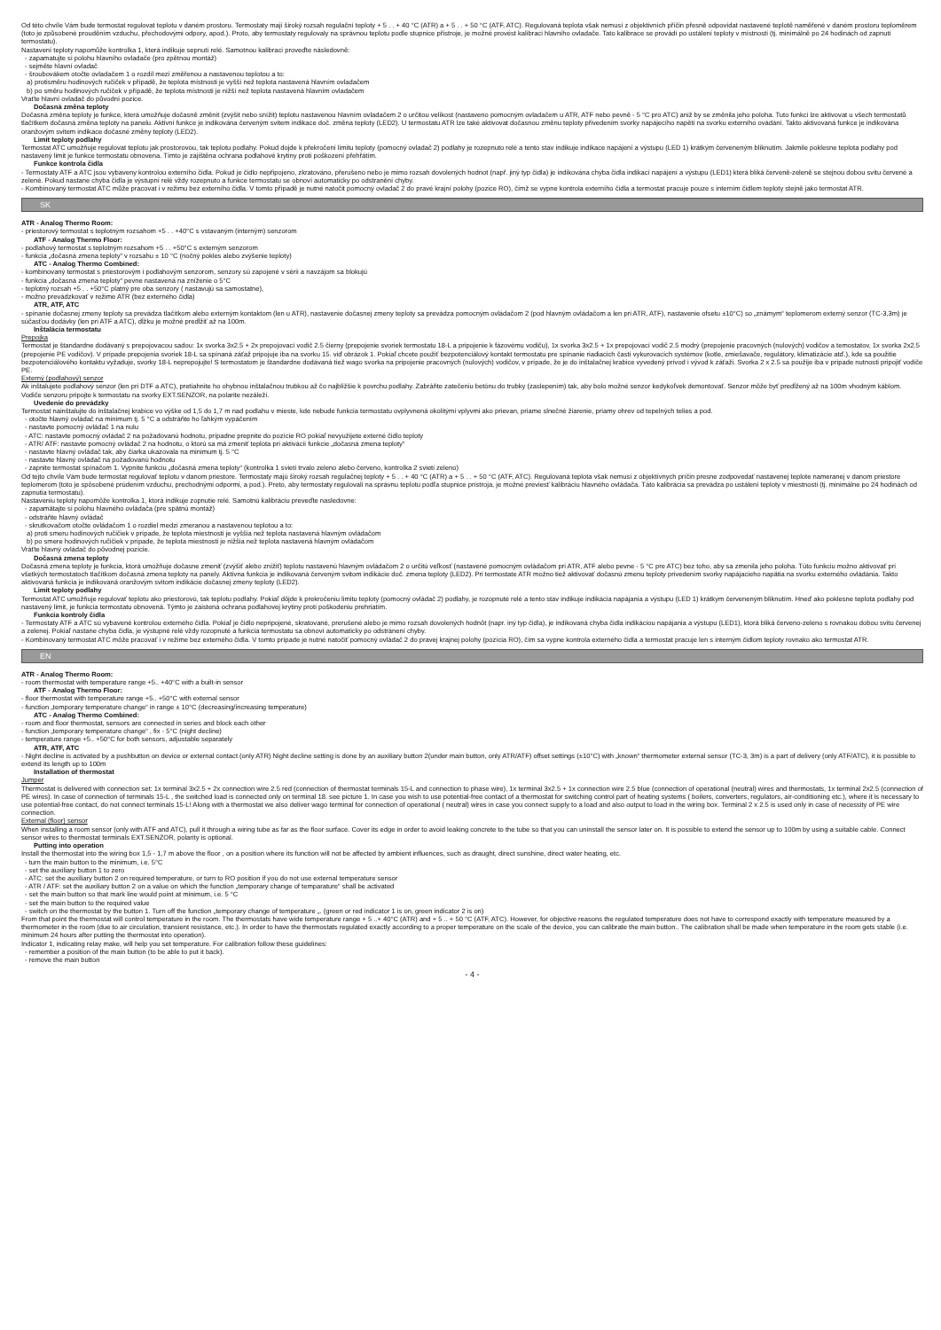Od této chvíle Vám bude termostat regulovat teplotu v daném prostoru. Termostaty mají široký rozsah regulační teploty + 5 . . + 40 °C (ATR) a + 5 . . + 50 °C (ATF, ATC). Regulovaná teplota však nemusí z objektivních příčin přesně odpovídat nastavené teplotě naměřené v daném prostoru teploměrem (toto je způsobené prouděním vzduchu, přechodovými odpory, apod.). Proto, aby termostaty regulovaly na správnou teplotu podle stupnice přístroje, je možné provést kalibraci hlavního ovladače. Tato kalibrace se provádí po ustálení teploty v místnosti (tj. minimálně po 24 hodinách od zapnutí termostatu).
Nastavení teploty napomůže kontrolka 1, která indikuje sepnutí relé. Samotnou kalibraci proveďte následovně:
- zapamatujte si polohu hlavního ovladače (pro zpětnou montáž)
- sejměte hlavní ovladač
- šroubovákem otočte ovladačem 1 o rozdíl mezi změřenou a nastavenou teplotou a to:
a) protisměru hodinových ručiček v případě, že teplota místnosti je vyšší než teplota nastavená hlavním ovladačem
b) po směru hodinových ručiček v případě, že teplota místnosti je nižší než teplota nastavená hlavním ovladačem
Vraťte hlavní ovladač do původní pozice.
Dočasná změna teploty
Dočasná změna teploty je funkce, která umožňuje dočasně změnit (zvýšit nebo snížit) teplotu nastavenou hlavním ovladačem 2 o určitou velikost (nastaveno pomocným ovladačem u ATR, ATF nebo pevně - 5 °C pro ATC) aniž by se změnila jeho poloha. Tuto funkci lze aktivovat u všech termostatů tlačítkem dočasná změna teploty na panelu. Aktivní funkce je indikována červeným svitem indikace doč. změna teploty (LED2). U termostatu ATR lze také aktivovat dočasnou změnu teploty přivedením svorky napájecího napětí na svorku externího ovádání. Takto aktivovaná funkce je indikována oranžovým svitem indikace dočasné změny teploty (LED2).
Limit teploty podlahy
Termostat ATC umožňuje regulovat teplotu jak prostorovou, tak teplotu podlahy. Pokud dojde k překročení limitu teploty (pomocný ovladač 2) podlahy je rozepnuto relé a tento stav indikuje indikace napájení a výstupu (LED 1) krátkým červeneným bliknutím. Jakmile poklesne teplota podlahy pod nastavený limit je funkce termostatu obnovena. Tímto je zajištěna ochrana podlahové krytiny proti poškození přehřátím.
Funkce kontrola čidla
- Termostaty ATF a ATC jsou vybaveny kontrolou externího čidla. Pokud je čidlo nepřipojeno, zkratováno, přerušeno nebo je mimo rozsah dovolených hodnot (např. jiný typ čidla) je indikována chyba čidla indikací napájení a výstupu (LED1) která bliká červeně-zeleně se stejnou dobou svitu červené a zelené. Pokud nastane chyba čidla je výstupní relé vždy rozepnuto a funkce termostatu se obnoví automaticky po odstranění chyby.
- Kombinovaný termostat ATC může pracovat i v režimu bez externího čidla. V tomto případě je nutné natočit pomocný ovladač 2 do pravé krajní polohy (pozice RO), čímž se vypne kontrola externího čidla a termostat pracuje pouze s interním čidlem teploty stejně jako termostat ATR.
SK
ATR - Analog Thermo Room:
- priestorový termostat s teplotným rozsahom +5 . . +40°C s vstavaným (interným) senzorom
ATF - Analog Thermo Floor:
- podlahový termostat s teplotným rozsahom +5 . . +50°C s externým senzorom
- funkcia „dočasná zmena teploty“ v rozsahu ± 10 °C (nočný pokles alebo zvýšenie teploty)
ATC - Analog Thermo Combined:
- kombinovaný termostat s priestorovým i podlahovým senzorom, senzory sú zapojené v sérii a navzájom sa blokujú
- funkcia „dočasná zmena teploty“ pevne nastavená na zníženie o 5°C
- teplotný rozsah +5 . . +50°C platný pre oba senzory ( nastavujú sa samostatne),
- možno prevádzkovať v režime ATR (bez externého čidla)
ATR, ATF, ATC
- spínanie dočasnej zmeny teploty sa prevádza tlačítkom alebo externým kontaktom (len u ATR), nastavenie dočasnej zmeny teploty sa prevádza pomocným ovládačom 2 (pod hlavným ovládačom a len pri ATR, ATF), nastavenie ofsetu ±10°C) so „známym“ teplomerom externý senzor (TC-3,3m) je súčasťou dodávky (len pri ATF a ATC), dĺžku je možné predĺžiť až na 100m.
Inštalácia termostatu
Prepojka
Termostat je štandardne dodávaný s prepojovacou sadou: 1x svorka 3x2.5 + 2x prepojovací vodič 2.5 čierny (prepojenie svoriek termostatu 18-L a pripojenie k fázovému vodiču), 1x svorka 3x2.5 + 1x prepojovací vodič 2.5 modrý (prepojenie pracovných (nulových) vodičov a temostatov, 1x svorka 2x2.5 (prepojenie PE vodičov). V prípade prepojenia svoriek 18-L sa spínaná záťaž pripojuje iba na svorku 15. viď obrázok 1. Pokiaľ chcete použiť bezpotenciálový kontakt termostatu pre spínanie riadiacich častí vykurovacích systémov (kotle, zmiešavače, regulátory, klimatizácie atď.), kde sa použitie bezpotenciálového kontaktu vyžaduje, svorky 18-L neprepojujte! S termostatom je štandardne dodávaná tiež wago svorka na pripojenie pracovných (nulových) vodičov, v prípade, že je do inštalačnej krabice vyvedený prívod i vývod k záťaži. Svorka 2 x 2.5 sa použije iba v prípade nutnosti pripojiť vodiče PE.
Externý (podlahový) senzor
Ak inštalujete podlahový senzor (len pri DTF a ATC), pretiahnite ho ohybnou inštalačnou trubkou až čo najbližšie k povrchu podlahy. Zabráňte zatečeniu betónu do trubky (zaslepením) tak, aby bolo možné senzor kedykoľvek demontovať. Senzor môže byť predĺžený až na 100m vhodným káblom. Vodiče senzoru pripojte k termostatu na svorky EXT.SENZOR, na polarite nezáleží.
Uvedenie do prevádzky
Termostat nainštalujte do inštalačnej krabice vo výške od 1,5 do 1,7 m nad podlahu v mieste, kde nebude funkcia termostatu ovplyvnená okolitými vplyvmi ako prievan, priame slnečné žiarenie, priamy ohrev od tepelných telies a pod.
- otočte hlavný ovládač na minimum tj. 5 °C a odstráňte ho ľahkým vypáčením
- nastavte pomocný ovládač 1 na nulu
- ATC: nastavte pomocný ovládač 2 na požadovanú hodnotu, prípadne prepnite do pozície RO pokiaľ nevyužijete externé čidlo teploty
- ATR/ ATF: nastavte pomocný ovládač 2 na hodnotu, o ktorú sa má zmeniť teplota pri aktivácii funkcie „dočasná zmena teploty“
- nastavte hlavný ovládač tak, aby čiarka ukazovala na minimum tj. 5 °C
- nastavte hlavný ovládač na požadovanú hodnotu
- zapnite termostat spínačom 1. Vypnite funkciu „dočasná zmena teploty“ (kontrolka 1 svieti trvalo zeleno alebo červeno, kontrolka 2 svieti zeleno)
Od tejto chvíle Vám bude termostat regulovať teplotu v danom priestore. Termostaty majú široký rozsah regulačnej teploty + 5 . . + 40 °C (ATR) a + 5 . . + 50 °C (ATF, ATC). Regulovaná teplota však nemusí z objektívnych príčin presne zodpovedať nastavenej teplote nameranej v danom priestore teplomerom (toto je spôsobené prúdením vzduchu, prechodnými odpormi, a pod.). Preto, aby termostaty regulovali na správnu teplotu podľa stupnice prístroja, je možné previesť kalibráciu hlavného ovládača. Táto kalibrácia sa prevádza po ustálení teploty v miestnosti (tj. minimálne po 24 hodinách od zapnutia termostatu).
Nastaveniu teploty napomôže kontrolka 1, ktorá indikuje zopnutie relé. Samotnú kalibráciu preveďte nasledovne:
- zapamätajte si polohu hlavného ovládača (pre spätnú montáž)
- odstráňte hlavný ovládač
- skrutkovačom otočte ovládačom 1 o rozdiel medzi zmeranou a nastavenou teplotou a to:
a) proti smeru hodinových ručičiek v prípade, že teplota miestnosti je vyššia než teplota nastavená hlavným ovládačom
b) po smere hodinových ručičiek v prípade, že teplota miestnosti je nižšia než teplota nastavená hlavným ovládačom
Vráťte hlavný ovládač do pôvodnej pozície.
Dočasná zmena teploty
Dočasná zmena teploty je funkcia, ktorá umožňuje dočasne zmeniť (zvýšiť alebo znížiť) teplotu nastavenú hlavným ovládačom 2 o určitú veľkosť (nastavené pomocným ovládačom pri ATR, ATF alebo pevne - 5 °C pre ATC) bez toho, aby sa zmenila jeho poloha. Túto funkciu možno aktivovať pri všetkých termostatoch tlačítkom dočasná zmena teploty na panely. Aktívna funkcia je indikovaná červeným svitom indikácie doč. zmena teploty (LED2). Pri termostate ATR možno tiež aktivovať dočasnú zmenu teploty privedením svorky napájacieho napätia na svorku externého ovládánia. Takto aktivovaná funkcia je indikovaná oranžovým svitom indikácie dočasnej zmeny teploty (LED2).
Limit teploty podlahy
Termostat ATC umožňuje regulovať teplotu ako priestorovú, tak teplotu podlahy. Pokiaľ dôjde k prekročeniu limitu teploty (pomocný ovládač 2) podlahy, je rozopnuté relé a tento stav indikuje indikácia napájania a výstupu (LED 1) krátkym červeneným bliknutím. Hneď ako poklesne teplota podlahy pod nastavený limit, je funkcia termostatu obnovená. Týmto je zaistená ochrana podlahovej krytiny proti poškodeniu prehriatím.
Funkcia kontroly čidla
- Termostaty ATF a ATC sú vybavené kontrolou externého čidla. Pokiaľ je čidlo nepripojené, skratované, prerušené alebo je mimo rozsah dovolených hodnôt (napr. iný typ čidla), je indikovaná chyba čidla indikáciou napájania a výstupu (LED1), ktorá bliká červeno-zeleno s rovnakou dobou svitu červenej a zelenej. Pokiaľ nastane chyba čidla, je výstupné relé vždy rozopnuté a funkcia termostatu sa obnoví automaticky po odstránení chyby.
- Kombinovaný termostat ATC môže pracovať i v režime bez externého čidla. V tomto prípade je nutné natočiť pomocný ovládač 2 do pravej krajnej polohy (pozícia RO), čím sa vypne kontrola externého čidla a termostat pracuje len s interným čidlom teploty rovnako ako termostat ATR.
EN
ATR - Analog Thermo Room:
- room thermostat with temperature range +5.. +40°C with a built-in sensor
ATF - Analog Thermo Floor:
- floor thermostat with temperature range +5.. +50°C with external sensor
- function „temporary temperature change“ in range ± 10°C (decreasing/increasing temperature)
ATC - Analog Thermo Combined:
- room and floor thermostat, sensors are connected in series and block each other
- function „temporary temperature change“ , fix - 5°C (night decline)
- temperature range +5.. +50°C for both sensors, adjustable separately
ATR, ATF, ATC
- Night decline is activated by a pushbutton on device or external contact (only ATR) Night decline setting is done by an auxiliary button 2(under main button, only ATR/ATF) offset settings (±10°C) with „known“ thermometer external sensor (TC-3, 3m) is a part of delivery (only ATF/ATC), it is possible to extend its length up to 100m
Installation of thermostat
Jumper
Thermostat is delivered with connection set: 1x terminal 3x2.5 + 2x connection wire 2.5 red (connection of thermostat terminals 15-L and connection to phase wire), 1x terminal 3x2.5 + 1x connection wire 2.5 blue (connection of operational (neutral) wires and thermostats, 1x terminal 2x2.5 (connection of PE wires). In case of connection of terminals 15-L , the switched load is connected only on terminal 18. see picture 1. In case you wish to use potential-free contact of a thermostat for switching control part of heating systems ( boilers, converters, regulators, air-conditioning etc.), where it is necessary to use potential-free contact, do not connect terminals 15-L! Along with a thermostat we also deliver wago terminal for connection of operational ( neutral) wires in case you connect supply to a load and also output to load in the wiring box. Terminal 2 x 2.5 is used only in case of necessity of PE wire connection.
External (floor) sensor
When installing a room sensor (only with ATF and ATC), pull it through a wiring tube as far as the floor surface. Cover its edge in order to avoid leaking concrete to the tube so that you can uninstall the sensor later on. It is possible to extend the sensor up to 100m by using a suitable cable. Connect sensor wires to thermostat terminals EXT.SENZOR, polarity is optional.
Putting into operation
Install the thermostat into the wiring box 1,5 - 1,7 m above the floor , on a position where its function will not be affected by ambient influences, such as draught, direct sunshine, direct water heating, etc.
- turn the main button to the minimum, i.e. 5°C
- set the auxiliary button 1 to zero
- ATC: set the auxiliary button 2 on required temperature, or turn to RO position if you do not use external temperature sensor
- ATR / ATF: set the auxiliary button 2 on a value on which the function „temporary change of temparature“ shall be activated
- set the main button so that mark line would point at minimum, i.e. 5 °C
- set the main button to the required value
- switch on the thermostat by the button 1. Turn off the function „temporary change of temperature „. (green or red indicator 1 is on, green indicator 2 is on)
From that point the thermostat will control temperature in the room. The thermostats have wide temperature range + 5 ..+ 40°C (ATR) and + 5 .. + 50 °C (ATF, ATC). However, for objective reasons the regulated temperature does not have to correspond exactly with temperature measured by a thermometer in the room (due to air circulation, transient resistance, etc.). In order to have the thermostats regulated exactly according to a proper temperature on the scale of the device, you can calibrate the main button.. The calibration shall be made when temperature in the room gets stable (i.e. minimum 24 hours after putting the thermostat into operation).
Indicator 1, indicating relay make, will help you set temperature. For calibration follow these guidelines:
- remember a position of the main button (to be able to put it back).
- remove the main button
- 4 -